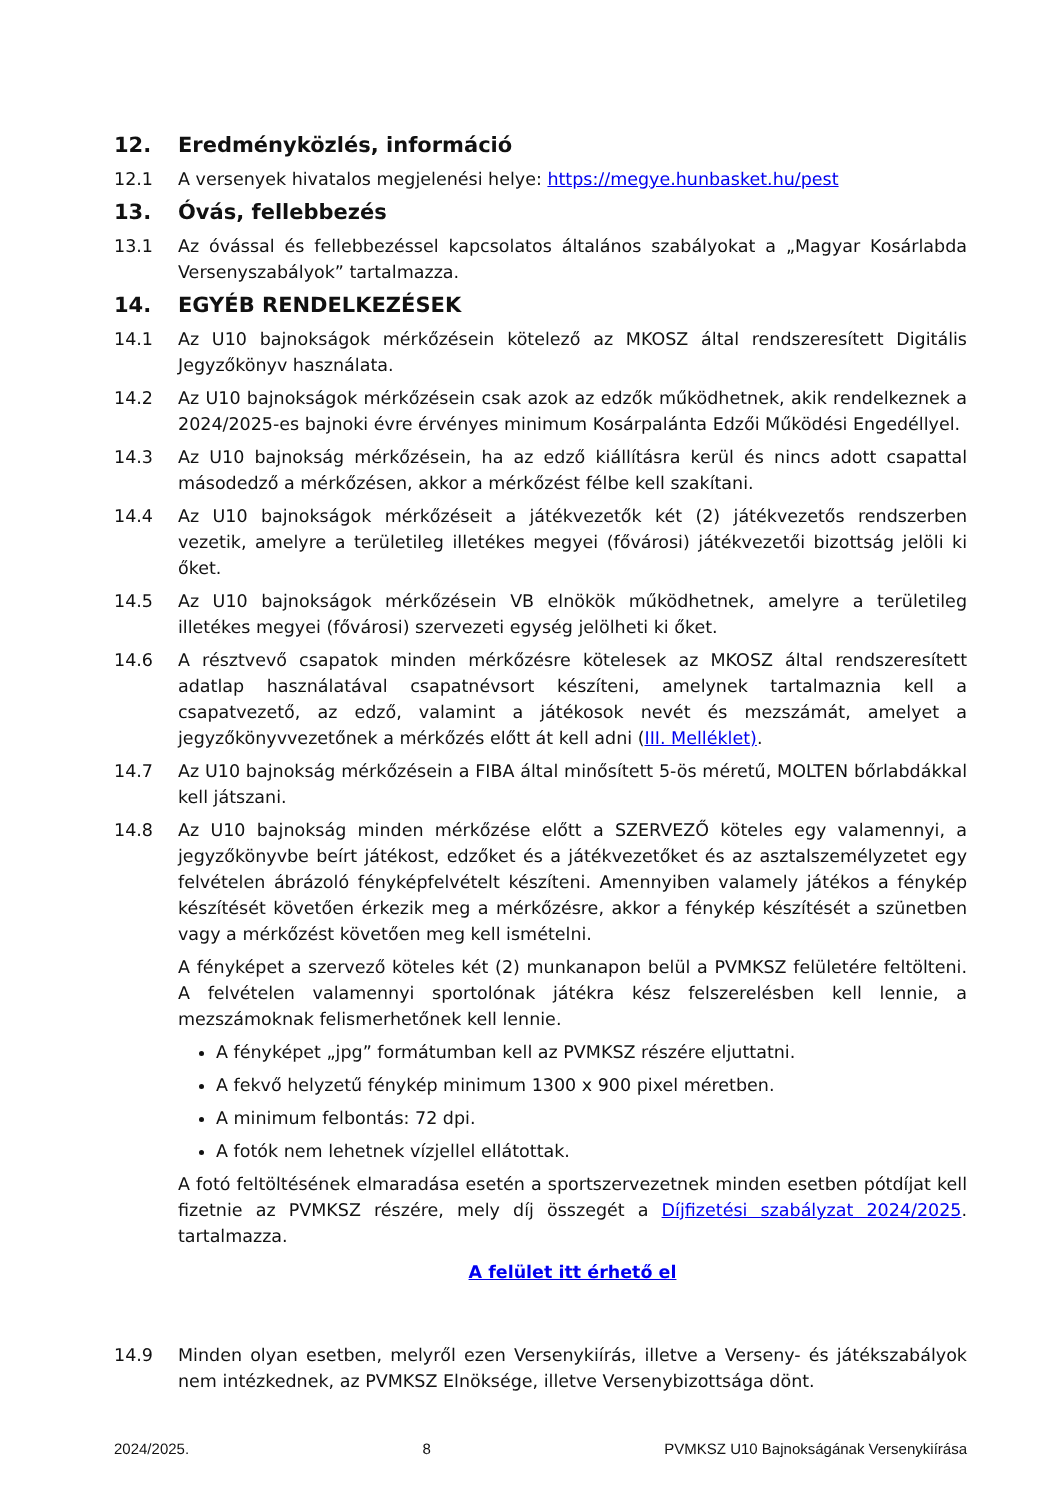12. Eredményközlés, információ
12.1 A versenyek hivatalos megjelenési helye: https://megye.hunbasket.hu/pest
13. Óvás, fellebbezés
13.1 Az óvással és fellebbezéssel kapcsolatos általános szabályokat a „Magyar Kosárlabda Versenyszabályok” tartalmazza.
14. EGYÉB RENDELKEZÉSEK
14.1 Az U10 bajnokságok mérkőzésein kötelező az MKOSZ által rendszeresített Digitális Jegyzőkönyv használata.
14.2 Az U10 bajnokságok mérkőzésein csak azok az edzők működhetnek, akik rendelkeznek a 2024/2025-es bajnoki évre érvényes minimum Kosárpalánta Edzői Működési Engedéllyel.
14.3 Az U10 bajnokság mérkőzésein, ha az edző kiállításra kerül és nincs adott csapattal másodedző a mérkőzésen, akkor a mérkőzést félbe kell szakítani.
14.4 Az U10 bajnokságok mérkőzéseit a játékvezetők két (2) játékvezetős rendszerben vezetik, amelyre a területileg illetékes megyei (fővárosi) játékvezetői bizottság jelöli ki őket.
14.5 Az U10 bajnokságok mérkőzésein VB elnökök működhetnek, amelyre a területileg illetékes megyei (fővárosi) szervezeti egység jelölheti ki őket.
14.6 A résztvevő csapatok minden mérkőzésre kötelesek az MKOSZ által rendszeresített adatlap használatával csapatnévsort készíteni, amelynek tartalmaznia kell a csapatvezető, az edző, valamint a játékosok nevét és mezszámát, amelyet a jegyzőkönyvvezetőnek a mérkőzés előtt át kell adni (III. Melléklet).
14.7 Az U10 bajnokság mérkőzésein a FIBA által minősített 5-ös méretű, MOLTEN bőrlabdákkal kell játszani.
14.8 Az U10 bajnokság minden mérkőzése előtt a SZERVEZŐ köteles egy valamennyi, a jegyzőkönyvbe beírt játékost, edzőket és a játékvezetőket és az asztalszemélyzetet egy felvételen ábrázoló fényképfelvételt készíteni. Amennyiben valamely játékos a fénykép készítését követően érkezik meg a mérkőzésre, akkor a fénykép készítését a szünetben vagy a mérkőzést követően meg kell ismételni.
A fényképet a szervező köteles két (2) munkanapon belül a PVMKSZ felületére feltölteni. A felvételen valamennyi sportolónak játékra kész felszerelésben kell lennie, a mezszámoknak felismerhetőnek kell lennie.
A fényképet „jpg” formátumban kell az PVMKSZ részére eljuttatni.
A fekvő helyzetű fénykép minimum 1300 x 900 pixel méretben.
A minimum felbontás: 72 dpi.
A fotók nem lehetnek vízjellel ellátottak.
A fotó feltöltésének elmaradása esetén a sportszervezetnek minden esetben pótdíjat kell fizetnie az PVMKSZ részére, mely díj összegét a Díjfizetési szabályzat 2024/2025. tartalmazza.
A felület itt érhető el
14.9 Minden olyan esetben, melyről ezen Versenykiírás, illetve a Verseny- és játékszabályok nem intézkednek, az PVMKSZ Elnöksége, illetve Versenybizottsága dönt.
2024/2025. 8 PVMKSZ U10 Bajnokságának Versenykiírása